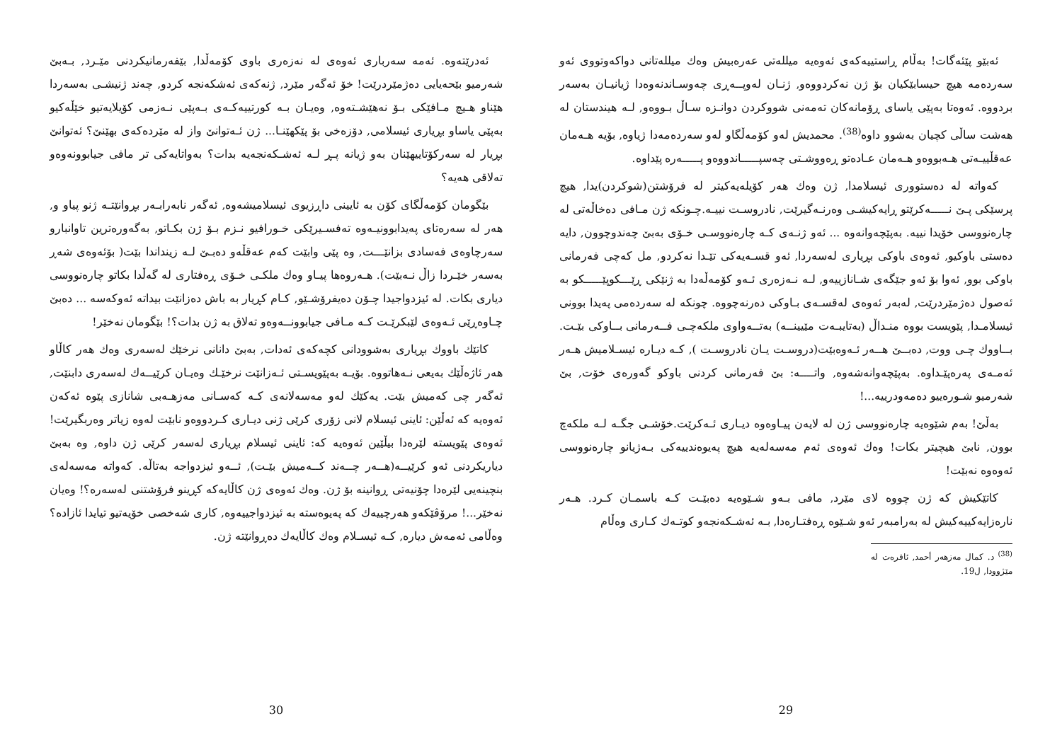ئەبێو پێئەگات! بەڵام ڕاستییەکەی ئەوەیە میللەتی عەرەبیش وەك میللەتانی دواکەوتووی ئەو سەردەمە هیچ حیسابێکیان بۆ ژن نەکردووەو, ژنـان لەوپــەڕی چەوسـاندنەوەدا ژیانیـان بەسەر بردووە. ئەوەتا بەپێی یاسای ڕۆمانەکان تەمەنی شووکردن دوانـزە سـاڵ بـووەو, لـە هیندستان لە هەشت ساڵی کچیان بەشوو داوە<sup>(38)</sup>. محمدیش لەو کۆمەڵگاو لەو سەردەمەدا ژیاوە, بۆیە هـەمان عەقڵییـەتی هـەبووەو هـەمان عـادەتو ڕەووشـتی چەسپـــــاندووەو پـــــەرە پێداوە.
کەواتە لە دەستووری ئیسلامدا, ژن وەك هەر کۆیلەیەکیتر لە فرۆشتن(شوکردن)یدا, هیچ پرسێکی پـێ نـــــەکرێتو ڕایەکیشـی وەرنـەگیرێت, نادروسـت نییـە.چـونکە ژن مـافی دەخاڵەتی لە چارەنووسی خۆیدا نییە. بەپێچەوانەوە ... ئەو ژنـەی کـە چارەنووسـی خـۆی بەبێ چەندوچوون, دایە دەستی باوکیو, ئەوەی باوکی بڕیاری لەسەردا, ئەو قسـەیەکی تێـدا نەکردو, مل کەچی فەرمانی باوکی بوو, ئەوا بۆ ئەو جێگەی شـانازییەو, لـە نـەزەری ئـەو کۆمەڵەدا بە ژنێکی ڕێـــكوپێـــــكو بە ئەصول دەژمێردرێت, لەبەر ئەوەی لەقسـەی بـاوکی دەرنەچووە. چونکە لە سەردەمی پەیدا بوونی ئیسلامـدا, پێویست بووە منـداڵ (بەتایبـەت مێیینــە) بەتــەواوی ملکەچـی فــەرمانی بــاوکی بێـت. بــاووك چـی ووت, دەبــێ هــەر ئـەوەبێت(دروسـت یـان نادروسـت ), کـە دیـارە ئیسـلامیش هـەر ئەمـەی پەرەپێـداوە. بەپێچەوانەشەوە, واتــــە: بێ فەرمانی کردنی باوكو گەورەی خۆت, بێ شەرمیو شـورەییو دەمەودرییە...!
بەڵێ! بەم شێوەیە چارەنووسی ژن لە لایەن پیـاوەوە دیـاری ئـەکرێت.خۆشـی جگـە لـە ملکەچ بوون, نابێ هیچیتر بکات! وەك ئەوەی ئەم مەسەلەیە هیچ پەیوەندییەکی بـەژیانو چارەنووسی ئەوەوە نەبێت!
کاتێکیش کە ژن چووە لای مێرد, مافی بـەو شـێوەیە دەبێـت کـە باسمـان کـرد. هـەر نارەزایەکییەکیش لە بەرامبەر ئەو شـێوە ڕەفتـارەدا, بـە ئەشـکەنجەو کوتـەك کـاری وەڵام
<sup>(38)</sup> د. کمال مەزهەر أحمد, ئافرەت لە مێژوودا, ل19.
29
ئەدرێتەوە. ئەمە سەرباری ئەوەی لە نەزەری باوی کۆمەڵدا, بێفەرمانیکردنی مێـرد, بـەبێ شەرمیو بێحەیایی دەژمێردرێت! خۆ ئەگەر مێرد, ژنەکەی ئەشکەنجە کردو, چەند ژنیشـی بەسەردا هێناو هـیچ مـافێکی بـۆ نەهێشـتەوە, وەیـان بـە کورتییەکـەی بـەپێی نـەزمی کۆیلایەتیو خێڵەکیو بەپێی یاساو بڕیاری ئیسلامی, دۆزەخی بۆ پێکهێنـا... ژن ئـەتوانێ واز لە مێردەکەی بهێنێ؟ ئەتوانێ بڕیار لە سەرکۆتاییهێنان بەو ژیانە پـڕ لـە ئەشـکەنجەیە بدات؟ بەواتایەکی تر مافی جیابوونەوەو تەلاقی هەیە؟
بێگومان کۆمەڵگای کۆن بە ئایینی داڕزیوی ئیسلامیشەوە, ئەگەر نابەرابـەر بڕوانێتـە ژنو پیاو و, هەر لە سەرەتای پەیدابوونیـەوە تەفسـیرێکی خـورافیو نـزم بـۆ ژن بکـاتو, بەگەورەترین تاوانبارو سەرچاوەی فەسادی بزانێـــت, وە پێی وابێت کەم عەقڵەو دەبـێ لـە زینداندا بێت( بۆئەوەی شەڕ بەسەر خێـردا زاڵ نـەبێت). هـەروەها پیـاو وەك ملکـی خـۆی ڕەفتاری لە گەڵدا بکاتو چارەنووسی دیاری بکات. لە ئیزدواجیدا چـۆن دەیفرۆشـێو, کـام کڕیار بە باش دەزانێت بیداتە ئەوکەسە ... دەبێ چـاوەڕێی ئـەوەی لێبکرێـت کـە مـافی جیابوونــەوەو تەلاق بە ژن بدات؟! بێگومان نەخێر!
کاتێك باووك بڕیاری بەشوودانی کچەکەی ئەدات, بەبێ دانانی نرخێك لەسەری وەك هەر کاڵاو هەر ئاژەڵێك بەیعی نـەهاتووە. بۆیـە بەپێویسـتی ئـەزانێت نرخێـك وەیـان کرێیــەك لەسەری دابنێت, ئەگەر چی کەمیش بێت. یەکێك لەو مەسەلانەی کـە کەسـانی مەزهـەبی شانازی پێوە ئەکەن ئەوەیە کە ئەڵێن: ئاینی ئیسلام لانی زۆری کرێی ژنی دیـاری کـردووەو نابێت لەوە زیاتر وەربگیرێت! ئەوەی پێویستە لێرەدا بیڵێین ئەوەیە کە: ئاینی ئیسلام بڕیاری لەسەر کرێی ژن داوە, وە بەبێ دیاریکردنی ئەو کرێیــە(هــەر چــەند کــەمیش بێـت), ئــەو ئیزدواجە بەتاڵە. کەواتە مەسەلەی بنچینەیی لێرەدا چۆنیەتی ڕوانینە بۆ ژن. وەك ئەوەی ژن کاڵایەکە کڕینو فرۆشتنی لەسەرە؟! وەیان نەخێر...! مرۆڤێکەو هەرچییەك کە پەیوەستە بە ئیزدواجییەوە, کاری شەخصی خۆیەتیو تیایدا ئازادە؟ وەڵامی ئەمەش دیارە, کـە ئیسـلام وەك کاڵایەك دەڕوانێتە ژن.
30